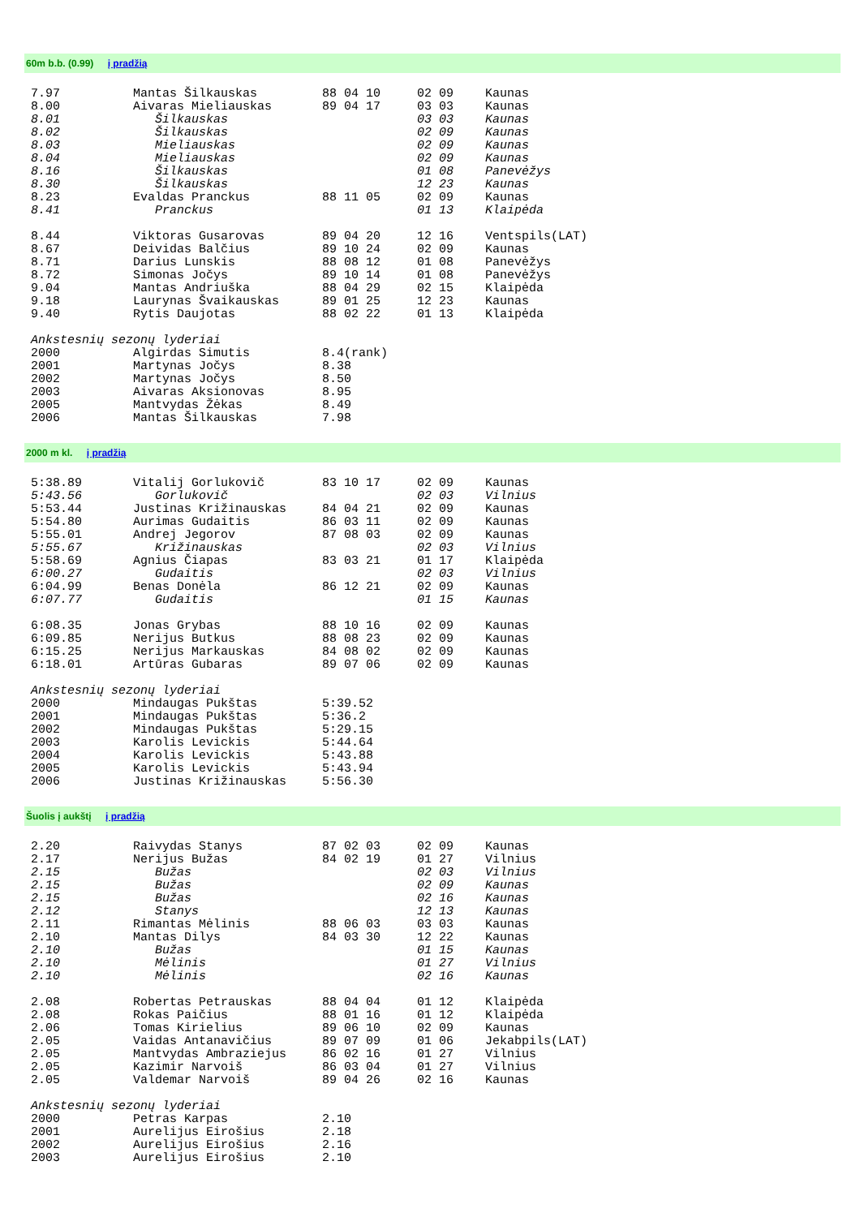60m b.b. (0.99) į pradžią
| 7.97 | Mantas Šilkauskas | 88 04 10 | 02 09 | Kaunas |
| 8.00 | Aivaras Mieliauskas | 89 04 17 | 03 03 | Kaunas |
| 8.01 | Šilkauskas | | 03 03 | Kaunas |
| 8.02 | Šilkauskas | | 02 09 | Kaunas |
| 8.03 | Mieliauskas | | 02 09 | Kaunas |
| 8.04 | Mieliauskas | | 02 09 | Kaunas |
| 8.16 | Šilkauskas | | 01 08 | Panevėžys |
| 8.30 | Šilkauskas | | 12 23 | Kaunas |
| 8.23 | Evaldas Pranckus | 88 11 05 | 02 09 | Kaunas |
| 8.41 | Pranckus | | 01 13 | Klaipėda |
| 8.44 | Viktoras Gusarovas | 89 04 20 | 12 16 | Ventspils(LAT) |
| 8.67 | Deividas Balčius | 89 10 24 | 02 09 | Kaunas |
| 8.71 | Darius Lunskis | 88 08 12 | 01 08 | Panevėžys |
| 8.72 | Simonas Jočys | 89 10 14 | 01 08 | Panevėžys |
| 9.04 | Mantas Andriuška | 88 04 29 | 02 15 | Klaipėda |
| 9.18 | Laurynas Švaikauskas | 89 01 25 | 12 23 | Kaunas |
| 9.40 | Rytis Daujotas | 88 02 22 | 01 13 | Klaipėda |
| Ankstesnių sezonų lyderiai | | | | |
| 2000 | Algirdas Simutis | 8.4(rank) | | |
| 2001 | Martynas Jočys | 8.38 | | |
| 2002 | Martynas Jočys | 8.50 | | |
| 2003 | Aivaras Aksionovas | 8.95 | | |
| 2005 | Mantvydas Žėkas | 8.49 | | |
| 2006 | Mantas Šilkauskas | 7.98 | | |
2000 m kl. į pradžią
| 5:38.89 | Vitalij Gorlukovič | 83 10 17 | 02 09 | Kaunas |
| 5:43.56 | Gorlukovič | | 02 03 | Vilnius |
| 5:53.44 | Justinas Križinauskas | 84 04 21 | 02 09 | Kaunas |
| 5:54.80 | Aurimas Gudaitis | 86 03 11 | 02 09 | Kaunas |
| 5:55.01 | Andrej Jegorov | 87 08 03 | 02 09 | Kaunas |
| 5:55.67 | Križinauskas | | 02 03 | Vilnius |
| 5:58.69 | Agnius Čiapas | 83 03 21 | 01 17 | Klaipėda |
| 6:00.27 | Gudaitis | | 02 03 | Vilnius |
| 6:04.99 | Benas Donėla | 86 12 21 | 02 09 | Kaunas |
| 6:07.77 | Gudaitis | | 01 15 | Kaunas |
| 6:08.35 | Jonas Grybas | 88 10 16 | 02 09 | Kaunas |
| 6:09.85 | Nerijus Butkus | 88 08 23 | 02 09 | Kaunas |
| 6:15.25 | Nerijus Markauskas | 84 08 02 | 02 09 | Kaunas |
| 6:18.01 | Artūras Gubaras | 89 07 06 | 02 09 | Kaunas |
| Ankstesnių sezonų lyderiai | | | | |
| 2000 | Mindaugas Pukštas | 5:39.52 | | |
| 2001 | Mindaugas Pukštas | 5:36.2 | | |
| 2002 | Mindaugas Pukštas | 5:29.15 | | |
| 2003 | Karolis Levickis | 5:44.64 | | |
| 2004 | Karolis Levickis | 5:43.88 | | |
| 2005 | Karolis Levickis | 5:43.94 | | |
| 2006 | Justinas Križinauskas | 5:56.30 | | |
Šuolis į aukštį į pradžią
| 2.20 | Raivydas Stanys | 87 02 03 | 02 09 | Kaunas |
| 2.17 | Nerijus Bužas | 84 02 19 | 01 27 | Vilnius |
| 2.15 | Bužas | | 02 03 | Vilnius |
| 2.15 | Bužas | | 02 09 | Kaunas |
| 2.15 | Bužas | | 02 16 | Kaunas |
| 2.12 | Stanys | | 12 13 | Kaunas |
| 2.11 | Rimantas Mėlinis | 88 06 03 | 03 03 | Kaunas |
| 2.10 | Mantas Dilys | 84 03 30 | 12 22 | Kaunas |
| 2.10 | Bužas | | 01 15 | Kaunas |
| 2.10 | Mėlinis | | 01 27 | Vilnius |
| 2.10 | Mėlinis | | 02 16 | Kaunas |
| 2.08 | Robertas Petrauskas | 88 04 04 | 01 12 | Klaipėda |
| 2.08 | Rokas Paičius | 88 01 16 | 01 12 | Klaipėda |
| 2.06 | Tomas Kirielius | 89 06 10 | 02 09 | Kaunas |
| 2.05 | Vaidas Antanavičius | 89 07 09 | 01 06 | Jekabpils(LAT) |
| 2.05 | Mantvydas Ambraziejus | 86 02 16 | 01 27 | Vilnius |
| 2.05 | Kazimir Narvoiš | 86 03 04 | 01 27 | Vilnius |
| 2.05 | Valdemar Narvoiš | 89 04 26 | 02 16 | Kaunas |
| Ankstesnių sezonų lyderiai | | | | |
| 2000 | Petras Karpas | 2.10 | | |
| 2001 | Aurelijus Eirošius | 2.18 | | |
| 2002 | Aurelijus Eirošius | 2.16 | | |
| 2003 | Aurelijus Eirošius | 2.10 | | |